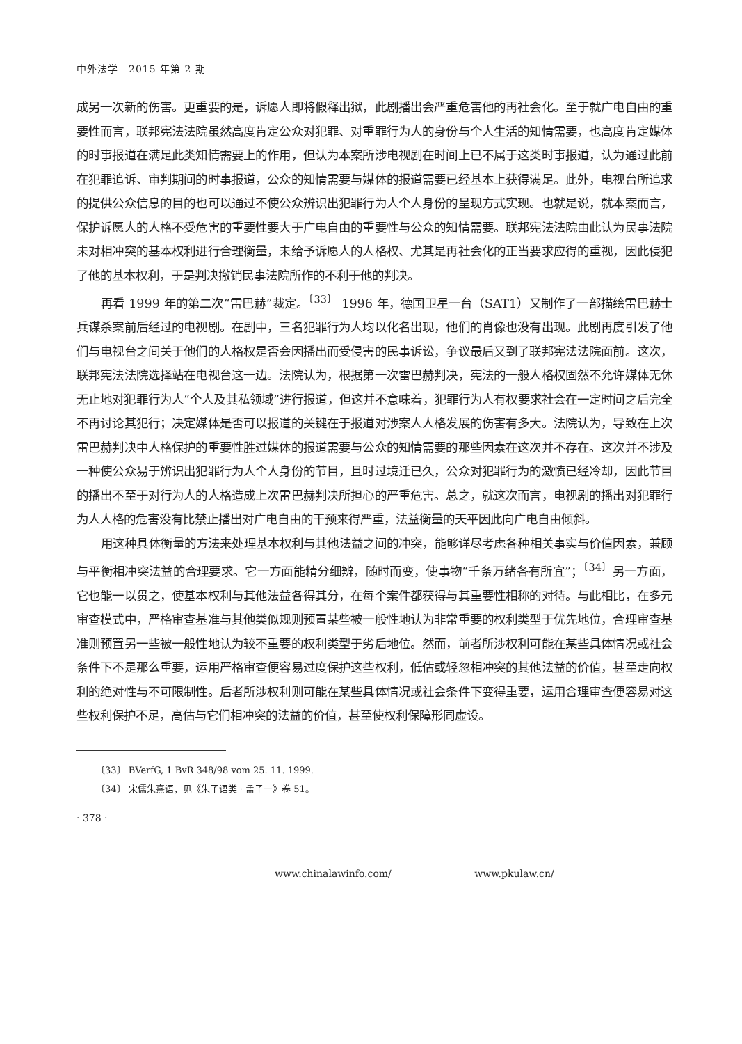中外法学　2015 年第 2 期
成另一次新的伤害。更重要的是，诉愿人即将假释出狱，此剧播出会严重危害他的再社会化。至于就广电自由的重要性而言，联邦宪法法院虽然高度肯定公众对犯罪、对重罪行为人的身份与个人生活的知情需要，也高度肯定媒体的时事报道在满足此类知情需要上的作用，但认为本案所涉电视剧在时间上已不属于这类时事报道，认为通过此前在犯罪追诉、审判期间的时事报道，公众的知情需要与媒体的报道需要已经基本上获得满足。此外，电视台所追求的提供公众信息的目的也可以通过不使公众辨识出犯罪行为人个人身份的呈现方式实现。也就是说，就本案而言，保护诉愿人的人格不受危害的重要性要大于广电自由的重要性与公众的知情需要。联邦宪法法院由此认为民事法院未对相冲突的基本权利进行合理衡量，未给予诉愿人的人格权、尤其是再社会化的正当要求应得的重视，因此侵犯了他的基本权利，于是判决撤销民事法院所作的不利于他的判决。
再看 1999 年的第二次“雷巴赫”裁定。<sup>〔33〕</sup> 1996 年，德国卫星一台（SAT1）又制作了一部描绘雷巴赫士兵谋杀案前后经过的电视剧。在剧中，三名犯罪行为人均以化名出现，他们的肖像也没有出现。此剧再度引发了他们与电视台之间关于他们的人格权是否会因播出而受侵害的民事诉讼，争议最后又到了联邦宪法法院面前。这次，联邦宪法法院选择站在电视台这一边。法院认为，根据第一次雷巴赫判决，宪法的一般人格权固然不允许媒体无休无止地对犯罪行为人“个人及其私领域”进行报道，但这并不意味着，犯罪行为人有权要求社会在一定时间之后完全不再讨论其犯行；决定媒体是否可以报道的关键在于报道对涉案人人格发展的伤害有多大。法院认为，导致在上次雷巴赫判决中人格保护的重要性胜过媒体的报道需要与公众的知情需要的那些因素在这次并不存在。这次并不涉及一种使公众易于辨识出犯罪行为人个人身份的节目，且时过境迁已久，公众对犯罪行为的激愤已经冷却，因此节目的播出不至于对行为人的人格造成上次雷巴赫判决所担心的严重危害。总之，就这次而言，电视剧的播出对犯罪行为人人格的危害没有比禁止播出对广电自由的干预来得严重，法益衡量的天平因此向广电自由倾斜。
用这种具体衡量的方法来处理基本权利与其他法益之间的冲突，能够详尽考虑各种相关事实与价值因素，兼顾与平衡相冲突法益的合理要求。它一方面能精分细辨，随时而变，使事物“千条万绪各有所宜”；<sup>〔34〕</sup>另一方面，它也能一以贯之，使基本权利与其他法益各得其分，在每个案件都获得与其重要性相称的对待。与此相比，在多元审查模式中，严格审查基准与其他类似规则预置某些被一般性地认为非常重要的权利类型于优先地位，合理审查基准则预置另一些被一般性地认为较不重要的权利类型于劣后地位。然而，前者所涉权利可能在某些具体情况或社会条件下不是那么重要，运用严格审查便容易过度保护这些权利，低估或轻忽相冲突的其他法益的价值，甚至走向权利的绝对性与不可限制性。后者所涉权利则可能在某些具体情况或社会条件下变得重要，运用合理审查便容易对这些权利保护不足，高估与它们相冲突的法益的价值，甚至使权利保障形同虚设。
〔33〕 BVerfG, 1 BvR 348/98 vom 25. 11. 1999.
〔34〕 宋儒朱熹语，见《朱子语类 · 孟子一》卷 51。
· 378 ·
www.chinalawinfo.com/ www.pkulaw.cn/